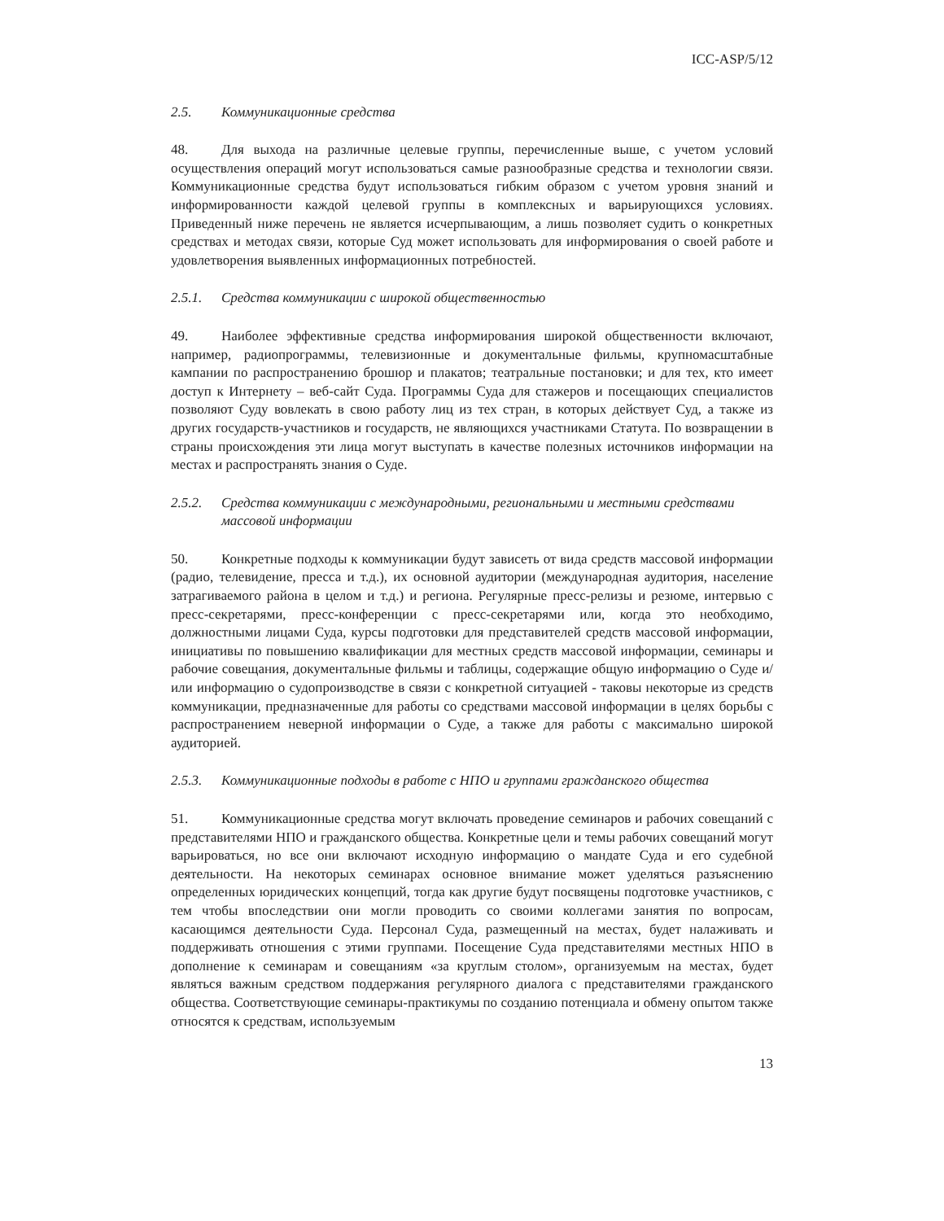ICC-ASP/5/12
2.5. Коммуникационные средства
48. Для выхода на различные целевые группы, перечисленные выше, с учетом условий осуществления операций могут использоваться самые разнообразные средства и технологии связи. Коммуникационные средства будут использоваться гибким образом с учетом уровня знаний и информированности каждой целевой группы в комплексных и варьирующихся условиях. Приведенный ниже перечень не является исчерпывающим, а лишь позволяет судить о конкретных средствах и методах связи, которые Суд может использовать для информирования о своей работе и удовлетворения выявленных информационных потребностей.
2.5.1. Средства коммуникации с широкой общественностью
49. Наиболее эффективные средства информирования широкой общественности включают, например, радиопрограммы, телевизионные и документальные фильмы, крупномасштабные кампании по распространению брошюр и плакатов; театральные постановки; и для тех, кто имеет доступ к Интернету – веб-сайт Суда. Программы Суда для стажеров и посещающих специалистов позволяют Суду вовлекать в свою работу лиц из тех стран, в которых действует Суд, а также из других государств-участников и государств, не являющихся участниками Статута. По возвращении в страны происхождения эти лица могут выступать в качестве полезных источников информации на местах и распространять знания о Суде.
2.5.2. Средства коммуникации с международными, региональными и местными средствами массовой информации
50. Конкретные подходы к коммуникации будут зависеть от вида средств массовой информации (радио, телевидение, пресса и т.д.), их основной аудитории (международная аудитория, население затрагиваемого района в целом и т.д.) и региона. Регулярные пресс-релизы и резюме, интервью с пресс-секретарями, пресс-конференции с пресс-секретарями или, когда это необходимо, должностными лицами Суда, курсы подготовки для представителей средств массовой информации, инициативы по повышению квалификации для местных средств массовой информации, семинары и рабочие совещания, документальные фильмы и таблицы, содержащие общую информацию о Суде и/или информацию о судопроизводстве в связи с конкретной ситуацией - таковы некоторые из средств коммуникации, предназначенные для работы со средствами массовой информации в целях борьбы с распространением неверной информации о Суде, а также для работы с максимально широкой аудиторией.
2.5.3. Коммуникационные подходы в работе с НПО и группами гражданского общества
51. Коммуникационные средства могут включать проведение семинаров и рабочих совещаний с представителями НПО и гражданского общества. Конкретные цели и темы рабочих совещаний могут варьироваться, но все они включают исходную информацию о мандате Суда и его судебной деятельности. На некоторых семинарах основное внимание может уделяться разъяснению определенных юридических концепций, тогда как другие будут посвящены подготовке участников, с тем чтобы впоследствии они могли проводить со своими коллегами занятия по вопросам, касающимся деятельности Суда. Персонал Суда, размещенный на местах, будет налаживать и поддерживать отношения с этими группами. Посещение Суда представителями местных НПО в дополнение к семинарам и совещаниям «за круглым столом», организуемым на местах, будет являться важным средством поддержания регулярного диалога с представителями гражданского общества. Соответствующие семинары-практикумы по созданию потенциала и обмену опытом также относятся к средствам, используемым
13